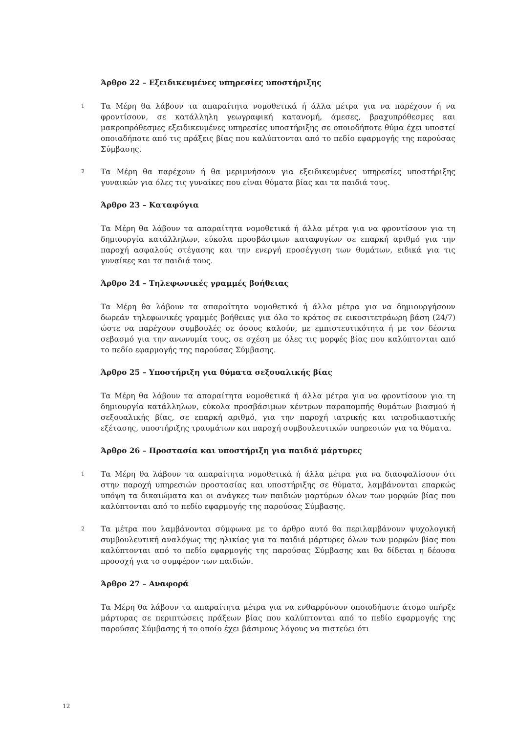Άρθρο 22 – Εξειδικευμένες υπηρεσίες υποστήριξης
1
Τα Μέρη θα λάβουν τα απαραίτητα νομοθετικά ή άλλα μέτρα για να παρέχουν ή να φροντίσουν, σε κατάλληλη γεωγραφική κατανομή, άμεσες, βραχυπρόθεσμες και μακροπρόθεσμες εξειδικευμένες υπηρεσίες υποστήριξης σε οποιοδήποτε θύμα έχει υποστεί οποιαδήποτε από τις πράξεις βίας που καλύπτονται από το πεδίο εφαρμογής της παρούσας Σύμβασης.
2
Τα Μέρη θα παρέχουν ή θα μεριμνήσουν για εξειδικευμένες υπηρεσίες υποστήριξης γυναικών για όλες τις γυναίκες που είναι θύματα βίας και τα παιδιά τους.
Άρθρο 23 – Καταφύγια
Τα Μέρη θα λάβουν τα απαραίτητα νομοθετικά ή άλλα μέτρα για να φροντίσουν για τη δημιουργία κατάλληλων, εύκολα προσβάσιμων καταφυγίων σε επαρκή αριθμό για την παροχή ασφαλούς στέγασης και την ενεργή προσέγγιση των θυμάτων, ειδικά για τις γυναίκες και τα παιδιά τους.
Άρθρο 24 – Τηλεφωνικές γραμμές βοήθειας
Τα Μέρη θα λάβουν τα απαραίτητα νομοθετικά ή άλλα μέτρα για να δημιουργήσουν δωρεάν τηλεφωνικές γραμμές βοήθειας για όλο το κράτος σε εικοσιτετράωρη βάση (24/7) ώστε να παρέχουν συμβουλές σε όσους καλούν, με εμπιστευτικότητα ή με τον δέοντα σεβασμό για την ανωνυμία τους, σε σχέση με όλες τις μορφές βίας που καλύπτονται από το πεδίο εφαρμογής της παρούσας Σύμβασης.
Άρθρο 25 – Υποστήριξη για θύματα σεξουαλικής βίας
Τα Μέρη θα λάβουν τα απαραίτητα νομοθετικά ή άλλα μέτρα για να φροντίσουν για τη δημιουργία κατάλληλων, εύκολα προσβάσιμων κέντρων παραπομπής θυμάτων βιασμού ή σεξουαλικής βίας, σε επαρκή αριθμό, για την παροχή ιατρικής και ιατροδικαστικής εξέτασης, υποστήριξης τραυμάτων και παροχή συμβουλευτικών υπηρεσιών για τα θύματα.
Άρθρο 26 – Προστασία και υποστήριξη για παιδιά μάρτυρες
1
Τα Μέρη θα λάβουν τα απαραίτητα νομοθετικά ή άλλα μέτρα για να διασφαλίσουν ότι στην παροχή υπηρεσιών προστασίας και υποστήριξης σε θύματα, λαμβάνονται επαρκώς υπόψη τα δικαιώματα και οι ανάγκες των παιδιών μαρτύρων όλων των μορφών βίας που καλύπτονται από το πεδίο εφαρμογής της παρούσας Σύμβασης.
2
Τα μέτρα που λαμβάνονται σύμφωνα με το άρθρο αυτό θα περιλαμβάνουν ψυχολογική συμβουλευτική αναλόγως της ηλικίας για τα παιδιά μάρτυρες όλων των μορφών βίας που καλύπτονται από το πεδίο εφαρμογής της παρούσας Σύμβασης και θα δίδεται η δέουσα προσοχή για το συμφέρον των παιδιών.
Άρθρο 27 – Αναφορά
Τα Μέρη θα λάβουν τα απαραίτητα μέτρα για να ενθαρρύνουν οποιοδήποτε άτομο υπήρξε μάρτυρας σε περιπτώσεις πράξεων βίας που καλύπτονται από το πεδίο εφαρμογής της παρούσας Σύμβασης ή το οποίο έχει βάσιμους λόγους να πιστεύει ότι
12